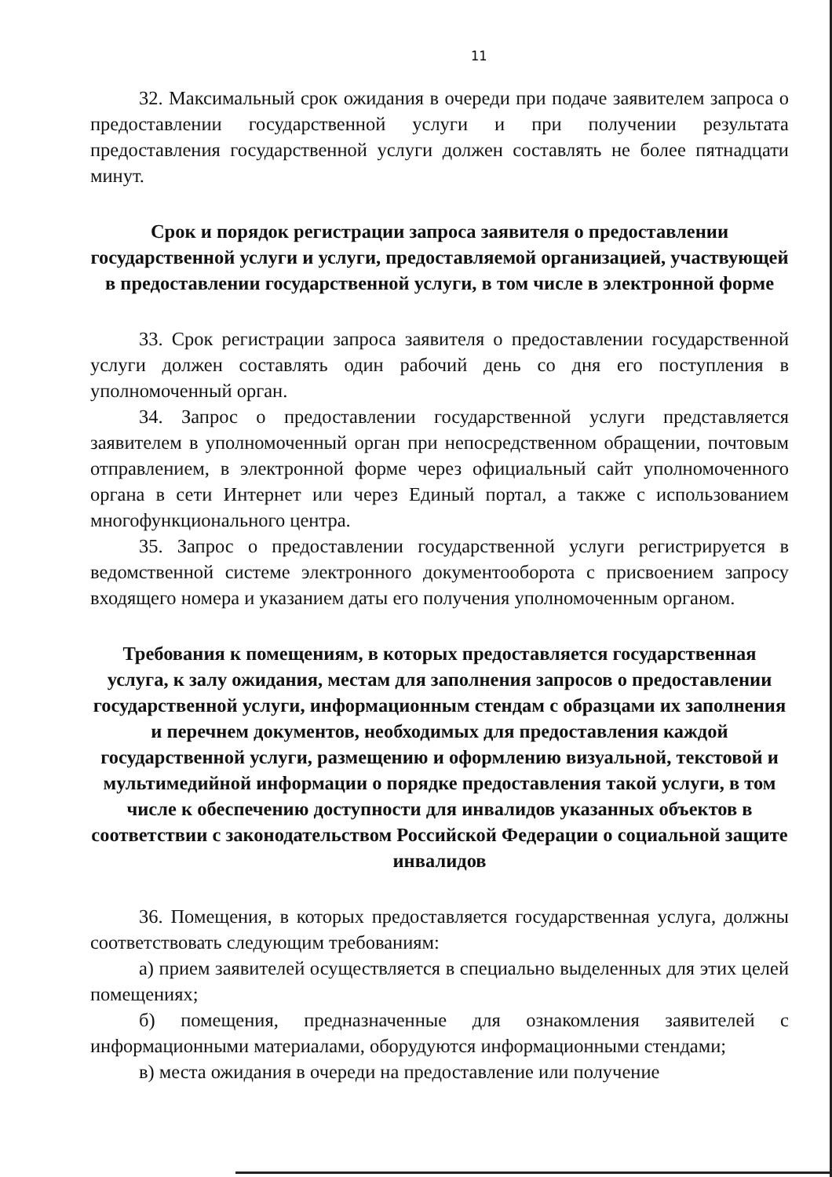11
32. Максимальный срок ожидания в очереди при подаче заявителем запроса о предоставлении государственной услуги и при получении результата предоставления государственной услуги должен составлять не более пятнадцати минут.
Срок и порядок регистрации запроса заявителя о предоставлении государственной услуги и услуги, предоставляемой организацией, участвующей в предоставлении государственной услуги, в том числе в электронной форме
33. Срок регистрации запроса заявителя о предоставлении государственной услуги должен составлять один рабочий день со дня его поступления в уполномоченный орган.
34. Запрос о предоставлении государственной услуги представляется заявителем в уполномоченный орган при непосредственном обращении, почтовым отправлением, в электронной форме через официальный сайт уполномоченного органа в сети Интернет или через Единый портал, а также с использованием многофункционального центра.
35. Запрос о предоставлении государственной услуги регистрируется в ведомственной системе электронного документооборота с присвоением запросу входящего номера и указанием даты его получения уполномоченным органом.
Требования к помещениям, в которых предоставляется государственная услуга, к залу ожидания, местам для заполнения запросов о предоставлении государственной услуги, информационным стендам с образцами их заполнения и перечнем документов, необходимых для предоставления каждой государственной услуги, размещению и оформлению визуальной, текстовой и мультимедийной информации о порядке предоставления такой услуги, в том числе к обеспечению доступности для инвалидов указанных объектов в соответствии с законодательством Российской Федерации о социальной защите инвалидов
36. Помещения, в которых предоставляется государственная услуга, должны соответствовать следующим требованиям:
а) прием заявителей осуществляется в специально выделенных для этих целей помещениях;
б) помещения, предназначенные для ознакомления заявителей с информационными материалами, оборудуются информационными стендами;
в) места ожидания в очереди на предоставление или получение